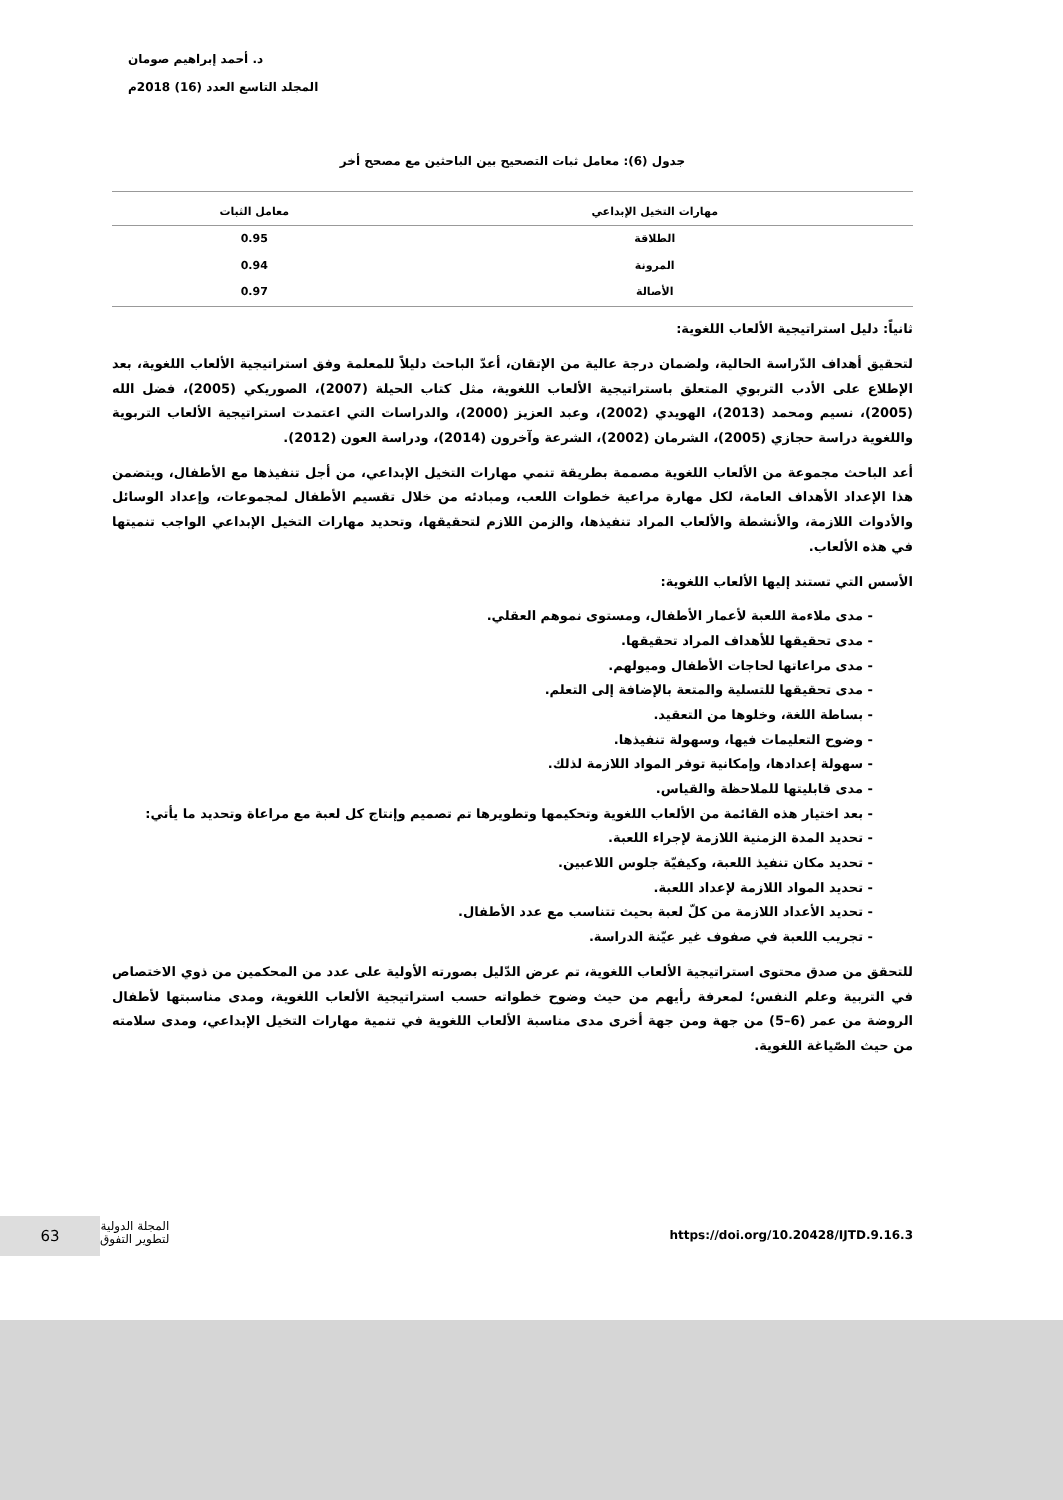د. أحمد إبراهيم صومان
المجلد التاسع العدد (16) 2018م
جدول (6): معامل ثبات التصحيح بين الباحثين مع مصحح أخر
| مهارات التخيل الإبداعي | معامل الثبات |
| --- | --- |
| الطلاقة | 0.95 |
| المرونة | 0.94 |
| الأصالة | 0.97 |
ثانياً: دليل استراتيجية الألعاب اللغوية:
لتحقيق أهداف الدّراسة الحالية، ولضمان درجة عالية من الإتقان، أعدّ الباحث دليلاً للمعلمة وفق استراتيجية الألعاب اللغوية، بعد الإطلاع على الأدب التربوي المتعلق باستراتيجية الألعاب اللغوية، مثل كتاب الحيلة (2007)، الصوريكي (2005)، فضل الله (2005)، نسيم ومحمد (2013)، الهويدي (2002)، وعبد العزيز (2000)، والدراسات التي اعتمدت استراتيجية الألعاب التربوية واللغوية دراسة حجازي (2005)، الشرمان (2002)، الشرعة وآخرون (2014)، ودراسة العون (2012).
أعد الباحث مجموعة من الألعاب اللغوية مصممة بطريقة تنمي مهارات التخيل الإبداعي، من أجل تنفيذها مع الأطفال، ويتضمن هذا الإعداد الأهداف العامة، لكل مهارة مراعية خطوات اللعب، ومبادئه من خلال تقسيم الأطفال لمجموعات، وإعداد الوسائل والأدوات اللازمة، والأنشطة والألعاب المراد تنفيذها، والزمن اللازم لتحقيقها، وتحديد مهارات التخيل الإبداعي الواجب تنميتها في هذه الألعاب.
الأسس التي تستند إليها الألعاب اللغوية:
- مدى ملاءمة اللعبة لأعمار الأطفال، ومستوى نموهم العقلي.
- مدى تحقيقها للأهداف المراد تحقيقها.
- مدى مراعاتها لحاجات الأطفال وميولهم.
- مدى تحقيقها للتسلية والمتعة بالإضافة إلى التعلم.
- بساطة اللغة، وخلوها من التعقيد.
- وضوح التعليمات فيها، وسهولة تنفيذها.
- سهولة إعدادها، وإمكانية توفر المواد اللازمة لذلك.
- مدى قابليتها للملاحظة والقياس.
- بعد اختيار هذه القائمة من الألعاب اللغوية وتحكيمها وتطويرها تم تصميم وإنتاج كل لعبة مع مراعاة وتحديد ما يأتي:
- تحديد المدة الزمنية اللازمة لإجراء اللعبة.
- تحديد مكان تنفيذ اللعبة، وكيفيّة جلوس اللاعبين.
- تحديد المواد اللازمة لإعداد اللعبة.
- تحديد الأعداد اللازمة من كلّ لعبة بحيث تتناسب مع عدد الأطفال.
- تجريب اللعبة في صفوف غير عيّنة الدراسة.
للتحقق من صدق محتوى استراتيجية الألعاب اللغوية، تم عرض الدّليل بصورته الأولية على عدد من المحكمين من ذوي الاختصاص في التربية وعلم النفس؛ لمعرفة رأيهم من حيث وضوح خطواته حسب استراتيجية الألعاب اللغوية، ومدى مناسبتها لأطفال الروضة من عمر (6–5) من جهة ومن جهة أخرى مدى مناسبة الألعاب اللغوية في تنمية مهارات التخيل الإبداعي، ومدى سلامته من حيث الصّياغة اللغوية.
63
المجلة الدولية
لتطوير التفوق
https://doi.org/10.20428/IJTD.9.16.3